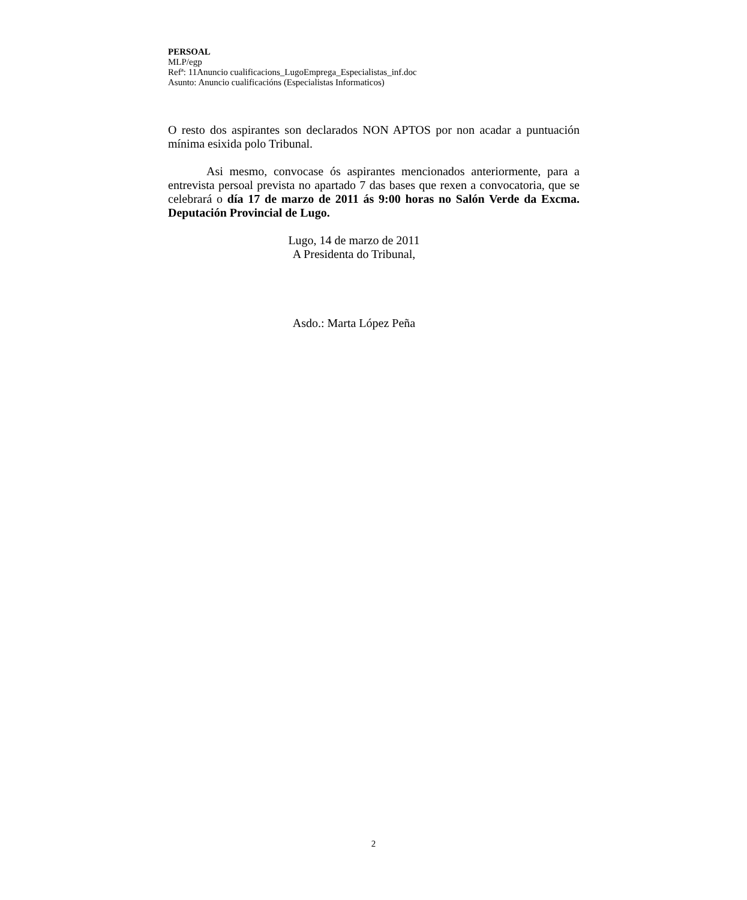PERSOAL
MLP/egp
Refª: 11Anuncio cualificacions_LugoEmprega_Especialistas_inf.doc
Asunto: Anuncio cualificacións (Especialistas Informaticos)
O resto dos aspirantes son declarados NON APTOS por non acadar a puntuación mínima esixida polo Tribunal.
Asi mesmo, convocase ós aspirantes mencionados anteriormente, para a entrevista persoal prevista no apartado 7 das bases que rexen a convocatoria, que se celebrará o día 17 de marzo de 2011 ás 9:00 horas no Salón Verde da Excma. Deputación Provincial de Lugo.
Lugo, 14 de marzo de 2011
A Presidenta do Tribunal,
Asdo.: Marta López Peña
2